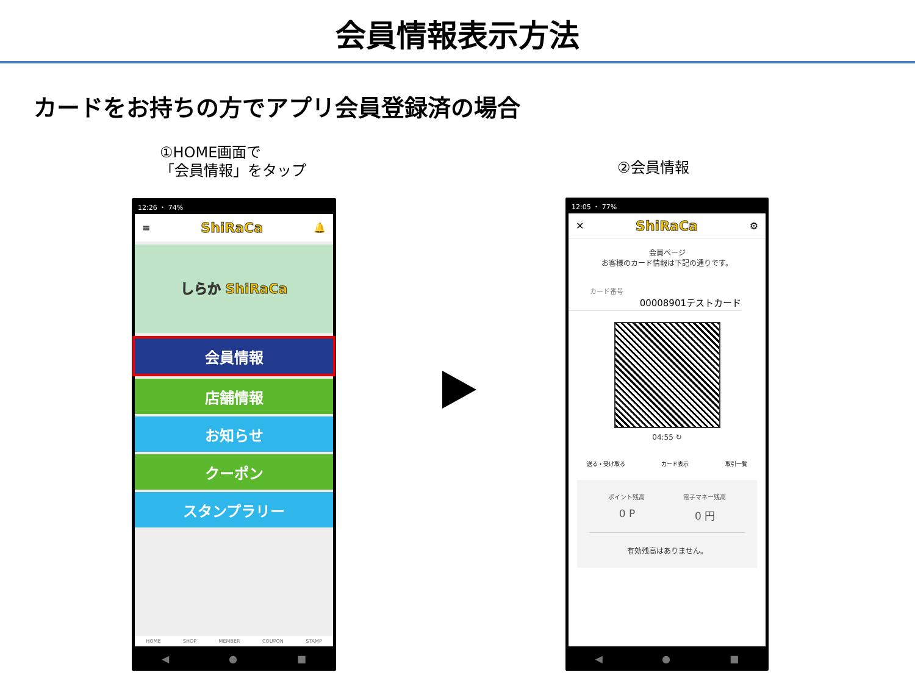会員情報表示方法
カードをお持ちの方でアプリ会員登録済の場合
①HOME画面で
「会員情報」をタップ
②会員情報
12:26 ・ 74%
≡ ShiRaCa 🔔
しらか ShiRaCa
会員情報
店舗情報
お知らせ
クーポン
スタンプラリー
HOME SHOP MEMBER COUPON STAMP
◀ ● ■
12:05 ・ 77%
✕ ShiRaCa ⚙
会員ページ
お客様のカード情報は下記の通りです。
カード番号
00008901テストカード
04:55 ↻
送る・受け取る カード表示 取引一覧
ポイント残高 電子マネー残高
0 P 0 円
有効残高はありません。
◀ ● ■